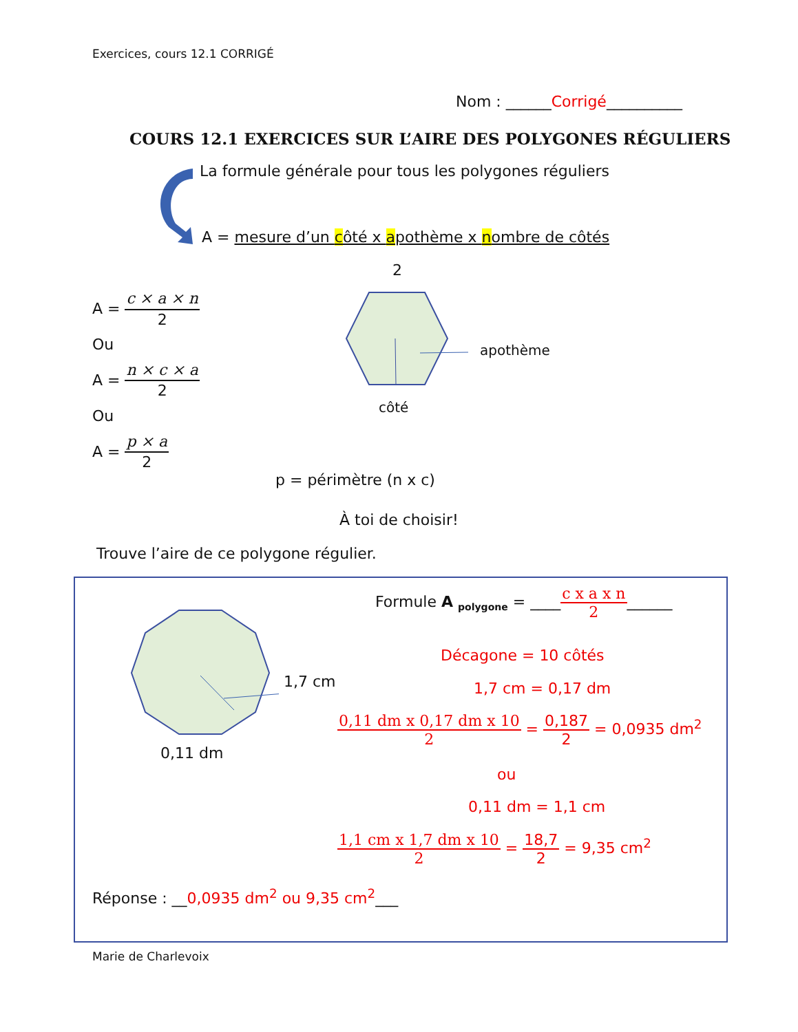Exercices, cours 12.1 CORRIGÉ
Nom : ______Corrigé__________
COURS 12.1 EXERCICES SUR L’AIRE DES POLYGONES RÉGULIERS
La formule générale pour tous les polygones réguliers
A = mesure d’un côté x apothème x nombre de côtés
2
A =
c × a × n
2
Ou
A =
n × c × a
2
Ou
A =
p × a
2
apothème
côté
p = périmètre (n x c)
À toi de choisir!
Trouve l’aire de ce polygone régulier.
1,7 cm
0,11 dm
Formule A <sub>polygone</sub> = ____
c x a x n
2
______
Décagone = 10 côtés
1,7 cm = 0,17 dm
0,11 dm x 0,17 dm x 10
2
=
0,187
2
= 0,0935 dm<sup>2</sup>
ou
0,11 dm = 1,1 cm
1,1 cm x 1,7 dm x 10
2
=
18,7
2
= 9,35 cm<sup>2</sup>
Réponse : __0,0935 dm<sup>2</sup> ou 9,35 cm<sup>2</sup>___
Marie de Charlevoix